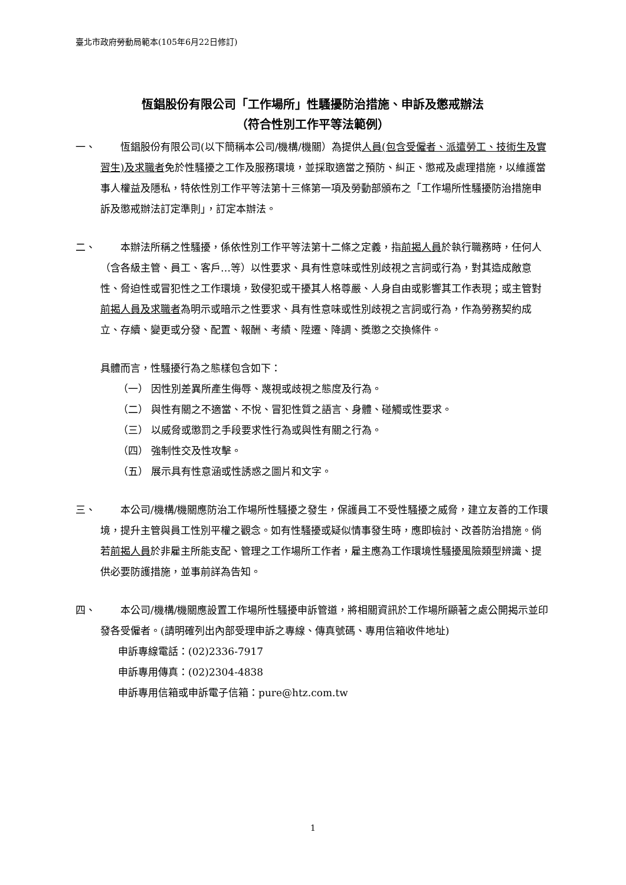臺北市政府勞動局範本(105年6月22日修訂)
恆錩股份有限公司「工作場所」性騷擾防治措施、申訴及懲戒辦法
（符合性別工作平等法範例）
一、   恆錩股份有限公司(以下簡稱本公司/機構/機關）為提供人員(包含受僱者、派遣勞工、技術生及實習生)及求職者免於性騷擾之工作及服務環境，並採取適當之預防、糾正、懲戒及處理措施，以維護當事人權益及隱私，特依性別工作平等法第十三條第一項及勞動部頒布之「工作場所性騷擾防治措施申訴及懲戒辦法訂定準則」，訂定本辦法。
二、   本辦法所稱之性騷擾，係依性別工作平等法第十二條之定義，指前揭人員於執行職務時，任何人（含各級主管、員工、客戶…等）以性要求、具有性意味或性別歧視之言詞或行為，對其造成敵意性、脅迫性或冒犯性之工作環境，致侵犯或干擾其人格尊嚴、人身自由或影響其工作表現；或主管對前揭人員及求職者為明示或暗示之性要求、具有性意味或性別歧視之言詞或行為，作為勞務契約成立、存續、變更或分發、配置、報酬、考績、陞遷、降調、獎懲之交換條件。
具體而言，性騷擾行為之態樣包含如下：
（一） 因性別差異所產生侮辱、蔑視或歧視之態度及行為。
（二） 與性有關之不適當、不悅、冒犯性質之語言、身體、碰觸或性要求。
（三） 以威脅或懲罰之手段要求性行為或與性有關之行為。
（四） 強制性交及性攻擊。
（五） 展示具有性意涵或性誘惑之圖片和文字。
三、   本公司/機構/機關應防治工作場所性騷擾之發生，保護員工不受性騷擾之威脅，建立友善的工作環境，提升主管與員工性別平權之觀念。如有性騷擾或疑似情事發生時，應即檢討、改善防治措施。倘若前揭人員於非雇主所能支配、管理之工作場所工作者，雇主應為工作環境性騷擾風險類型辨識、提供必要防護措施，並事前詳為告知。
四、   本公司/機構/機關應設置工作場所性騷擾申訴管道，將相關資訊於工作場所顯著之處公開揭示並印發各受僱者。(請明確列出內部受理申訴之專線、傳真號碼、專用信箱收件地址)
申訴專線電話：(02)2336-7917
申訴專用傳真：(02)2304-4838
申訴專用信箱或申訴電子信箱：pure@htz.com.tw
1